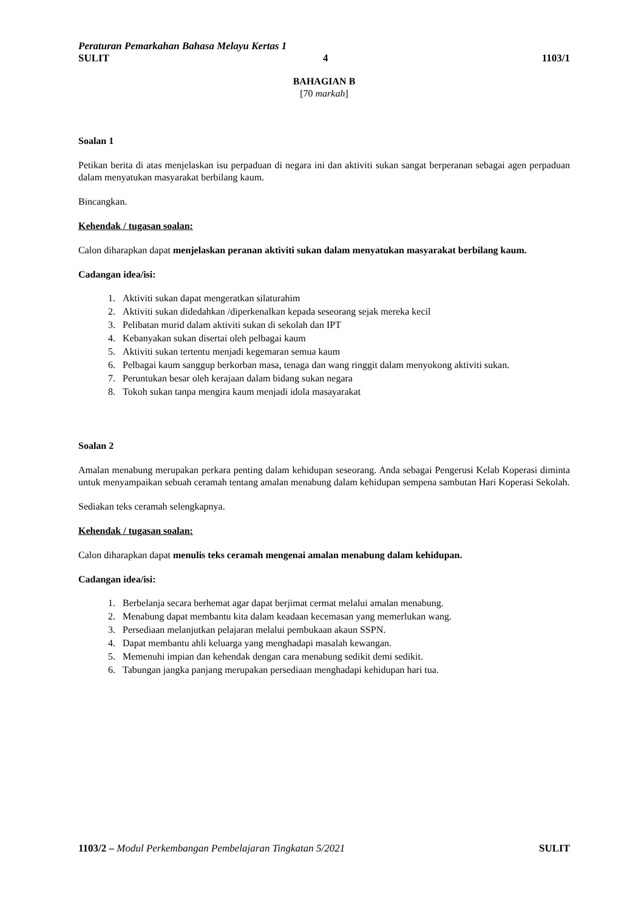Peraturan Pemarkahan Bahasa Melayu Kertas 1
SULIT 4 1103/1
BAHAGIAN B
[70 markah]
Soalan 1
Petikan berita di atas menjelaskan isu perpaduan di negara ini dan aktiviti sukan sangat berperanan sebagai agen perpaduan dalam menyatukan masyarakat berbilang kaum.
Bincangkan.
Kehendak / tugasan soalan:
Calon diharapkan dapat menjelaskan peranan aktiviti sukan dalam menyatukan masyarakat berbilang kaum.
Cadangan idea/isi:
1. Aktiviti sukan dapat mengeratkan silaturahim
2. Aktiviti sukan didedahkan /diperkenalkan kepada seseorang sejak mereka kecil
3. Pelibatan murid dalam aktiviti sukan di sekolah dan IPT
4. Kebanyakan sukan disertai oleh pelbagai kaum
5. Aktiviti sukan tertentu menjadi kegemaran semua kaum
6. Pelbagai kaum sanggup berkorban masa, tenaga dan wang ringgit dalam menyokong aktiviti sukan.
7. Peruntukan besar oleh kerajaan dalam bidang sukan negara
8. Tokoh sukan tanpa mengira kaum menjadi idola masayarakat
Soalan 2
Amalan menabung merupakan perkara penting dalam kehidupan seseorang. Anda sebagai Pengerusi Kelab Koperasi diminta untuk menyampaikan sebuah ceramah tentang amalan menabung dalam kehidupan sempena sambutan Hari Koperasi Sekolah.
Sediakan teks ceramah selengkapnya.
Kehendak / tugasan soalan:
Calon diharapkan dapat menulis teks ceramah mengenai amalan menabung dalam kehidupan.
Cadangan idea/isi:
1. Berbelanja secara berhemat agar dapat berjimat cermat melalui amalan menabung.
2. Menabung dapat membantu kita dalam keadaan kecemasan yang memerlukan wang.
3. Persediaan melanjutkan pelajaran melalui pembukaan akaun SSPN.
4. Dapat membantu ahli keluarga yang menghadapi masalah kewangan.
5. Memenuhi impian dan kehendak dengan cara menabung sedikit demi sedikit.
6. Tabungan jangka panjang merupakan persediaan menghadapi kehidupan hari tua.
1103/2 – Modul Perkembangan Pembelajaran Tingkatan 5/2021 SULIT